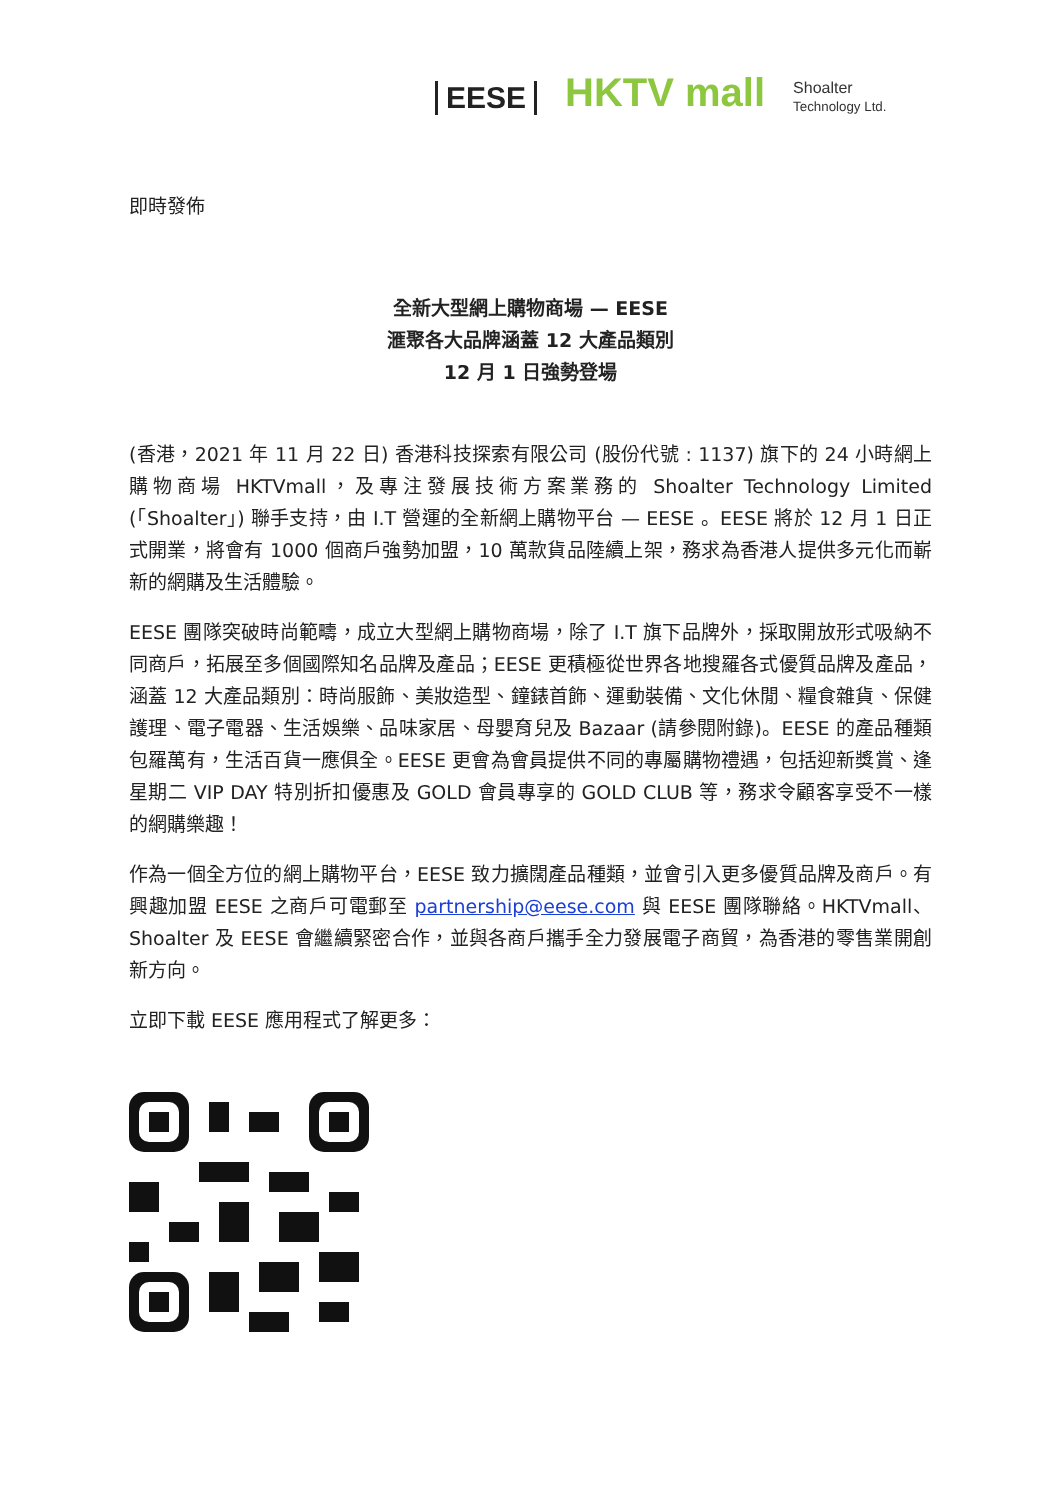EESE HKTV mall Shoalter
Technology Ltd.
即時發佈
全新大型網上購物商場 — EESE
滙聚各大品牌涵蓋 12 大產品類別
12 月 1 日強勢登場
(香港，2021 年 11 月 22 日) 香港科技探索有限公司 (股份代號 : 1137) 旗下的 24 小時網上購物商場 HKTVmall，及專注發展技術方案業務的 Shoalter Technology Limited (「Shoalter」) 聯手支持，由 I.T 營運的全新網上購物平台 — EESE 。EESE 將於 12 月 1 日正式開業，將會有 1000 個商戶強勢加盟，10 萬款貨品陸續上架，務求為香港人提供多元化而嶄新的網購及生活體驗。
EESE 團隊突破時尚範疇，成立大型網上購物商場，除了 I.T 旗下品牌外，採取開放形式吸納不同商戶，拓展至多個國際知名品牌及產品；EESE 更積極從世界各地搜羅各式優質品牌及產品，涵蓋 12 大產品類別：時尚服飾、美妝造型、鐘錶首飾、運動裝備、文化休閒、糧食雜貨、保健護理、電子電器、生活娛樂、品味家居、母嬰育兒及 Bazaar (請參閱附錄)。EESE 的產品種類包羅萬有，生活百貨一應俱全。EESE 更會為會員提供不同的專屬購物禮遇，包括迎新獎賞、逢星期二 VIP DAY 特別折扣優惠及 GOLD 會員專享的 GOLD CLUB 等，務求令顧客享受不一樣的網購樂趣！
作為一個全方位的網上購物平台，EESE 致力擴闊產品種類，並會引入更多優質品牌及商戶。有興趣加盟 EESE 之商戶可電郵至 partnership@eese.com 與 EESE 團隊聯絡。HKTVmall、Shoalter 及 EESE 會繼續緊密合作，並與各商戶攜手全力發展電子商貿，為香港的零售業開創新方向。
立即下載 EESE 應用程式了解更多：